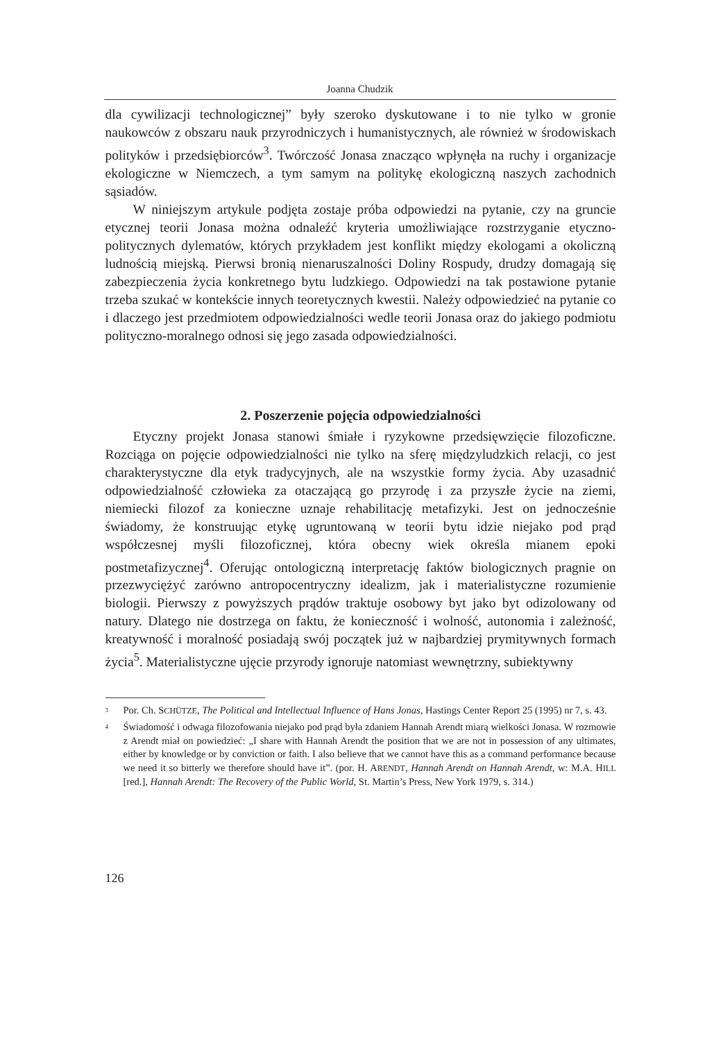Joanna Chudzik
dla cywilizacji technologicznej” były szeroko dyskutowane i to nie tylko w gronie naukowców z obszaru nauk przyrodniczych i humanistycznych, ale również w środowiskach polityków i przedsiębiorców<sup>3</sup>. Twórczość Jonasa znacząco wpłynęła na ruchy i organizacje ekologiczne w Niemczech, a tym samym na politykę ekologiczną naszych zachodnich sąsiadów.
W niniejszym artykule podjęta zostaje próba odpowiedzi na pytanie, czy na gruncie etycznej teorii Jonasa można odnaleźć kryteria umożliwiające rozstrzyganie etyczno-politycznych dylematów, których przykładem jest konflikt między ekologami a okoliczną ludnością miejską. Pierwsi bronią nienaruszalności Doliny Rospudy, drudzy domagają się zabezpieczenia życia konkretnego bytu ludzkiego. Odpowiedzi na tak postawione pytanie trzeba szukać w kontekście innych teoretycznych kwestii. Należy odpowiedzieć na pytanie co i dlaczego jest przedmiotem odpowiedzialności wedle teorii Jonasa oraz do jakiego podmiotu polityczno-moralnego odnosi się jego zasada odpowiedzialności.
2. Poszerzenie pojęcia odpowiedzialności
Etyczny projekt Jonasa stanowi śmiałe i ryzykowne przedsięwzięcie filozoficzne. Rozciąga on pojęcie odpowiedzialności nie tylko na sferę międzyludzkich relacji, co jest charakterystyczne dla etyk tradycyjnych, ale na wszystkie formy życia. Aby uzasadnić odpowiedzialność człowieka za otaczającą go przyrodę i za przyszłe życie na ziemi, niemiecki filozof za konieczne uznaje rehabilitację metafizyki. Jest on jednocześnie świadomy, że konstruując etykę ugruntowaną w teorii bytu idzie niejako pod prąd współczesnej myśli filozoficznej, która obecny wiek określa mianem epoki postmetafizycznej<sup>4</sup>. Oferując ontologiczną interpretację faktów biologicznych pragnie on przezwyciężyć zarówno antropocentryczny idealizm, jak i materialistyczne rozumienie biologii. Pierwszy z powyższych prądów traktuje osobowy byt jako byt odizolowany od natury. Dlatego nie dostrzega on faktu, że konieczność i wolność, autonomia i zależność, kreatywność i moralność posiadają swój początek już w najbardziej prymitywnych formach życia<sup>5</sup>. Materialistyczne ujęcie przyrody ignoruje natomiast wewnętrzny, subiektywny
<sup>3</sup> Por. Ch. SCHÜTZE, The Political and Intellectual Influence of Hans Jonas, Hastings Center Report 25 (1995) nr 7, s. 43.
<sup>4</sup> Świadomość i odwaga filozofowania niejako pod prąd była zdaniem Hannah Arendt miarą wielkości Jonasa. W rozmowie z Arendt miał on powiedzieć: „I share with Hannah Arendt the position that we are not in possession of any ultimates, either by knowledge or by conviction or faith. I also believe that we cannot have this as a command performance because we need it so bitterly we therefore should have it”. (por. H. ARENDT, Hannah Arendt on Hannah Arendt, w: M.A. HILL [red.], Hannah Arendt: The Recovery of the Public World, St. Martin’s Press, New York 1979, s. 314.)
126